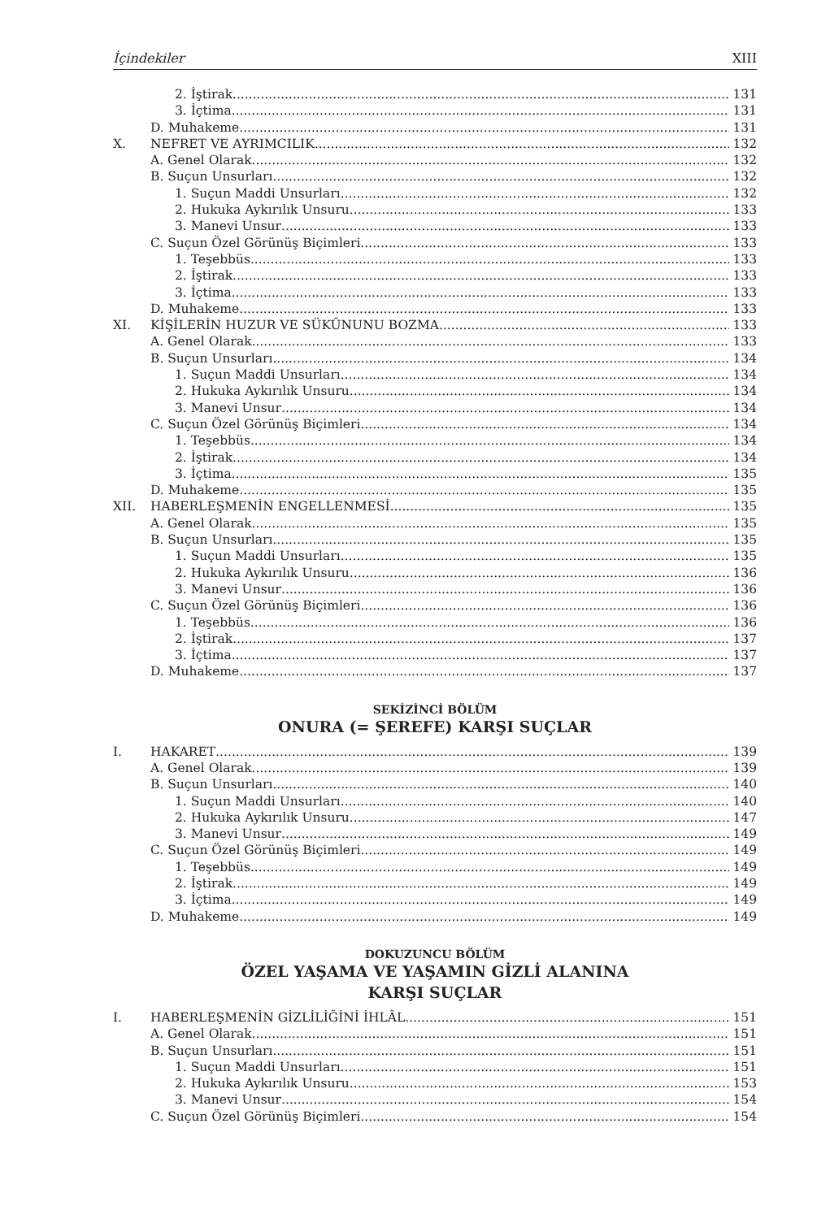İçindekiler XIII
2. İştirak 131
3. İçtima 131
D. Muhakeme 131
X. NEFRET VE AYRIMCILIK 132
A. Genel Olarak 132
B. Suçun Unsurları 132
1. Suçun Maddi Unsurları 132
2. Hukuka Aykırılık Unsuru 133
3. Manevi Unsur 133
C. Suçun Özel Görünüş Biçimleri 133
1. Teşebbüs 133
2. İştirak 133
3. İçtima 133
D. Muhakeme 133
XI. KİŞİLERİN HUZUR VE SÜKÛNUNU BOZMA 133
A. Genel Olarak 133
B. Suçun Unsurları 134
1. Suçun Maddi Unsurları 134
2. Hukuka Aykırılık Unsuru 134
3. Manevi Unsur 134
C. Suçun Özel Görünüş Biçimleri 134
1. Teşebbüs 134
2. İştirak 134
3. İçtima 135
D. Muhakeme 135
XII. HABERLEŞMENİN ENGELLENMESİ 135
A. Genel Olarak 135
B. Suçun Unsurları 135
1. Suçun Maddi Unsurları 135
2. Hukuka Aykırılık Unsuru 136
3. Manevi Unsur 136
C. Suçun Özel Görünüş Biçimleri 136
1. Teşebbüs 136
2. İştirak 137
3. İçtima 137
D. Muhakeme 137
SEKİZİNCİ BÖLÜM
ONURA (= ŞEREFE) KARŞI SUÇLAR
I. HAKARET 139
A. Genel Olarak 139
B. Suçun Unsurları 140
1. Suçun Maddi Unsurları 140
2. Hukuka Aykırılık Unsuru 147
3. Manevi Unsur 149
C. Suçun Özel Görünüş Biçimleri 149
1. Teşebbüs 149
2. İştirak 149
3. İçtima 149
D. Muhakeme 149
DOKUZUNCU BÖLÜM
ÖZEL YAŞAMA VE YAŞAMIN GİZLİ ALANINA
KARŞI SUÇLAR
I. HABERLEŞMENİN GİZLİLİĞİNİ İHLÂL 151
A. Genel Olarak 151
B. Suçun Unsurları 151
1. Suçun Maddi Unsurları 151
2. Hukuka Aykırılık Unsuru 153
3. Manevi Unsur 154
C. Suçun Özel Görünüş Biçimleri 154